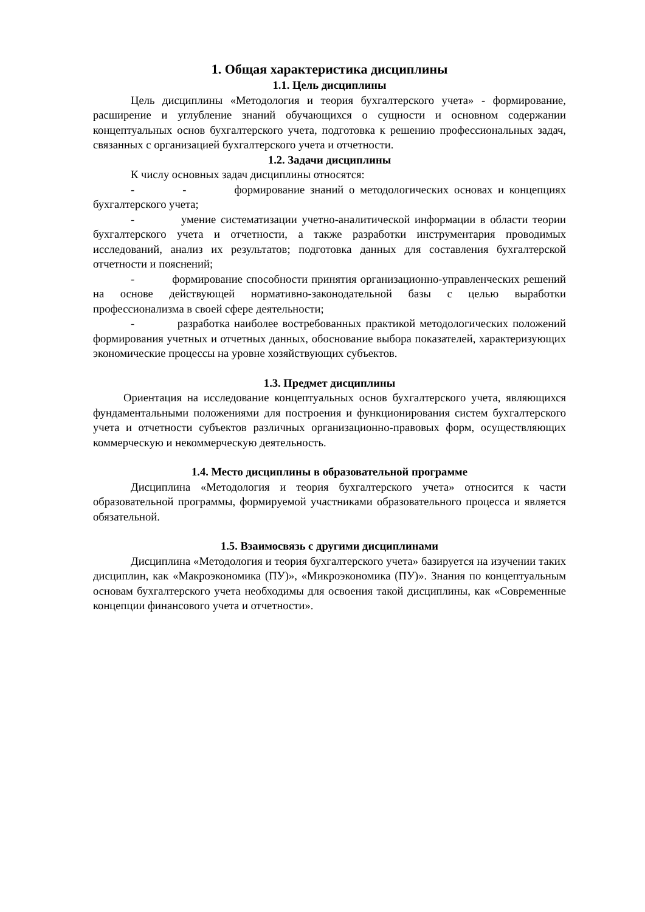1. Общая характеристика дисциплины
1.1. Цель дисциплины
Цель дисциплины «Методология и теория бухгалтерского учета» - формирование, расширение и углубление знаний обучающихся о сущности и основном содержании концептуальных основ бухгалтерского учета, подготовка к решению профессиональных задач, связанных с организацией бухгалтерского учета и отчетности.
1.2. Задачи дисциплины
К числу основных задач дисциплины относятся:
- - формирование знаний о методологических основах и концепциях бухгалтерского учета;
- умение систематизации учетно-аналитической информации в области теории бухгалтерского учета и отчетности, а также разработки инструментария проводимых исследований, анализ их результатов; подготовка данных для составления бухгалтерской отчетности и пояснений;
- формирование способности принятия организационно-управленческих решений на основе действующей нормативно-законодательной базы с целью выработки профессионализма в своей сфере деятельности;
- разработка наиболее востребованных практикой методологических положений формирования учетных и отчетных данных, обоснование выбора показателей, характеризующих экономические процессы на уровне хозяйствующих субъектов.
1.3. Предмет дисциплины
Ориентация на исследование концептуальных основ бухгалтерского учета, являющихся фундаментальными положениями для построения и функционирования систем бухгалтерского учета и отчетности субъектов различных организационно-правовых форм, осуществляющих коммерческую и некоммерческую деятельность.
1.4. Место дисциплины в образовательной программе
Дисциплина «Методология и теория бухгалтерского учета» относится к части образовательной программы, формируемой участниками образовательного процесса и является обязательной.
1.5. Взаимосвязь с другими дисциплинами
Дисциплина «Методология и теория бухгалтерского учета» базируется на изучении таких дисциплин, как «Макроэкономика (ПУ)», «Микроэкономика (ПУ)». Знания по концептуальным основам бухгалтерского учета необходимы для освоения такой дисциплины, как «Современные концепции финансового учета и отчетности».